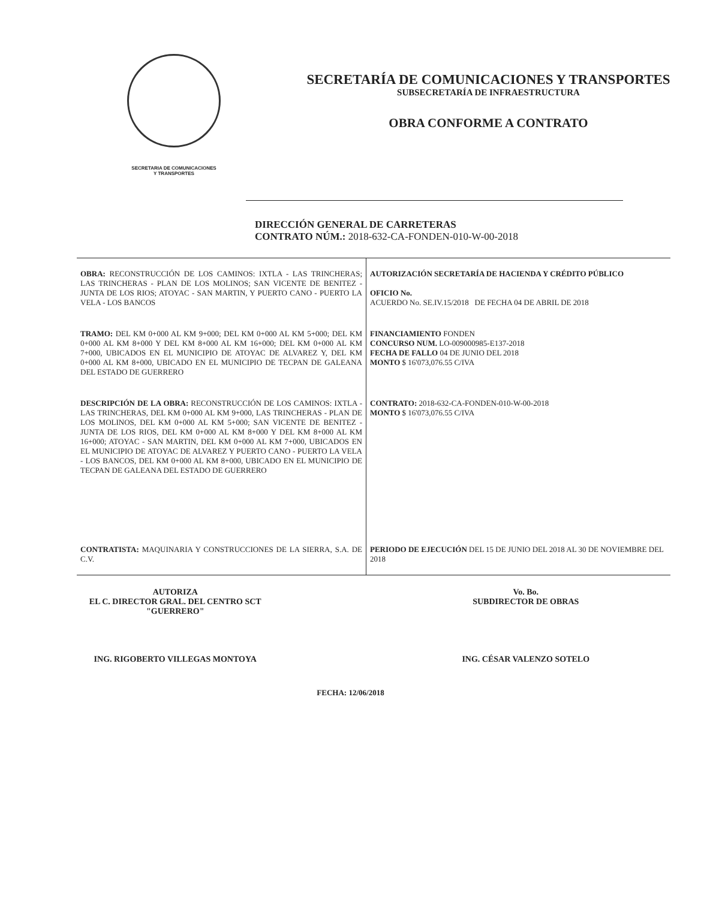SECRETARIA DE COMUNICACIONES
Y TRANSPORTES
SECRETARÍA DE COMUNICACIONES Y TRANSPORTES
SUBSECRETARÍA DE INFRAESTRUCTURA
OBRA CONFORME A CONTRATO
DIRECCIÓN GENERAL DE CARRETERAS
CONTRATO NÚM.: 2018-632-CA-FONDEN-010-W-00-2018
| OBRA: RECONSTRUCCIÓN DE LOS CAMINOS: IXTLA - LAS TRINCHERAS; LAS TRINCHERAS - PLAN DE LOS MOLINOS; SAN VICENTE DE BENITEZ - JUNTA DE LOS RIOS; ATOYAC - SAN MARTIN, Y PUERTO CANO - PUERTO LA VELA - LOS BANCOS | AUTORIZACIÓN SECRETARÍA DE HACIENDA Y CRÉDITO PÚBLICO OFICIO No. ACUERDO No. SE.IV.15/2018 DE FECHA 04 DE ABRIL DE 2018 |
| TRAMO: DEL KM 0+000 AL KM 9+000; DEL KM 0+000 AL KM 5+000; DEL KM 0+000 AL KM 8+000 Y DEL KM 8+000 AL KM 16+000; DEL KM 0+000 AL KM 7+000, UBICADOS EN EL MUNICIPIO DE ATOYAC DE ALVAREZ Y, DEL KM 0+000 AL KM 8+000, UBICADO EN EL MUNICIPIO DE TECPAN DE GALEANA DEL ESTADO DE GUERRERO | FINANCIAMIENTO FONDEN CONCURSO NUM. LO-009000985-E137-2018 FECHA DE FALLO 04 DE JUNIO DEL 2018 MONTO $ 16'073,076.55 C/IVA |
| DESCRIPCIÓN DE LA OBRA: RECONSTRUCCIÓN DE LOS CAMINOS: IXTLA - LAS TRINCHERAS, DEL KM 0+000 AL KM 9+000, LAS TRINCHERAS - PLAN DE LOS MOLINOS, DEL KM 0+000 AL KM 5+000; SAN VICENTE DE BENITEZ - JUNTA DE LOS RIOS, DEL KM 0+000 AL KM 8+000 Y DEL KM 8+000 AL KM 16+000; ATOYAC - SAN MARTIN, DEL KM 0+000 AL KM 7+000, UBICADOS EN EL MUNICIPIO DE ATOYAC DE ALVAREZ Y PUERTO CANO - PUERTO LA VELA - LOS BANCOS, DEL KM 0+000 AL KM 8+000, UBICADO EN EL MUNICIPIO DE TECPAN DE GALEANA DEL ESTADO DE GUERRERO | CONTRATO: 2018-632-CA-FONDEN-010-W-00-2018 MONTO $ 16'073,076.55 C/IVA |
| CONTRATISTA: MAQUINARIA Y CONSTRUCCIONES DE LA SIERRA, S.A. DE C.V. | PERIODO DE EJECUCIÓN DEL 15 DE JUNIO DEL 2018 AL 30 DE NOVIEMBRE DEL 2018 |
AUTORIZA
EL C. DIRECTOR GRAL. DEL CENTRO SCT
"GUERRERO"
ING. RIGOBERTO VILLEGAS MONTOYA
Vo. Bo.
SUBDIRECTOR DE OBRAS
ING. CÉSAR VALENZO SOTELO
FECHA: 12/06/2018